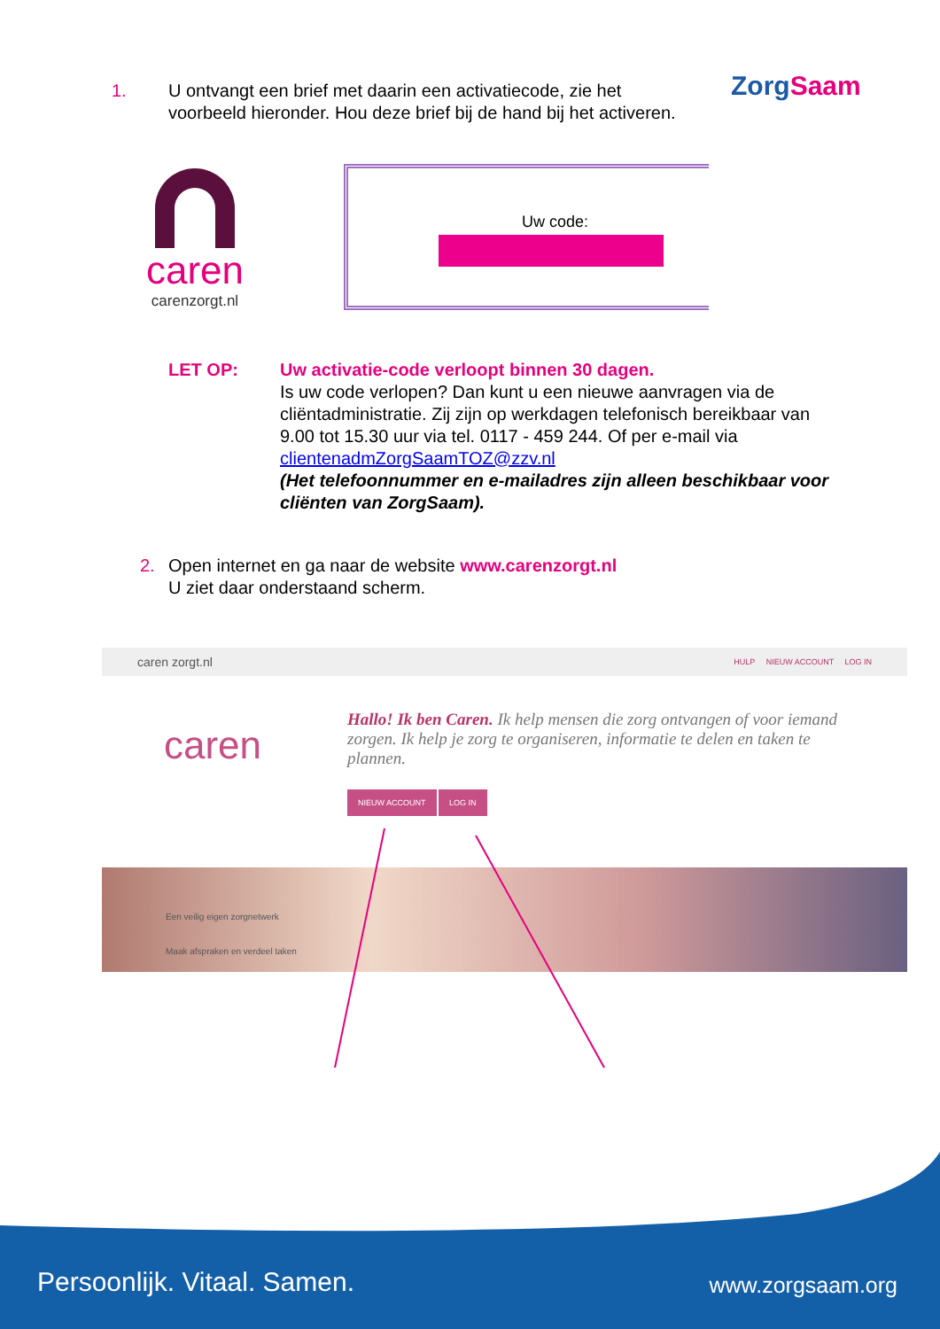ZorgSaam
1. U ontvangt een brief met daarin een activatiecode, zie het voorbeeld hieronder. Hou deze brief bij de hand bij het activeren.
caren
carenzorgt.nl
Uw code:
LET OP: Uw activatie-code verloopt binnen 30 dagen.
Is uw code verlopen? Dan kunt u een nieuwe aanvragen via de cliëntadministratie. Zij zijn op werkdagen telefonisch bereikbaar van 9.00 tot 15.30 uur via tel. 0117 - 459 244. Of per e-mail via clientenadmZorgSaamTOZ@zzv.nl
(Het telefoonnummer en e-mailadres zijn alleen beschikbaar voor cliënten van ZorgSaam).
2. Open internet en ga naar de website www.carenzorgt.nl
U ziet daar onderstaand scherm.
caren zorgt.nl HULP NIEUW ACCOUNT LOG IN
caren
Hallo! Ik ben Caren. Ik help mensen die zorg ontvangen of voor iemand zorgen. Ik help je zorg te organiseren, informatie te delen en taken te plannen.
NIEUW ACCOUNT LOG IN
Een veilig eigen zorgnetwerk
Maak afspraken en verdeel taken
Persoonlijk. Vitaal. Samen. www.zorgsaam.org